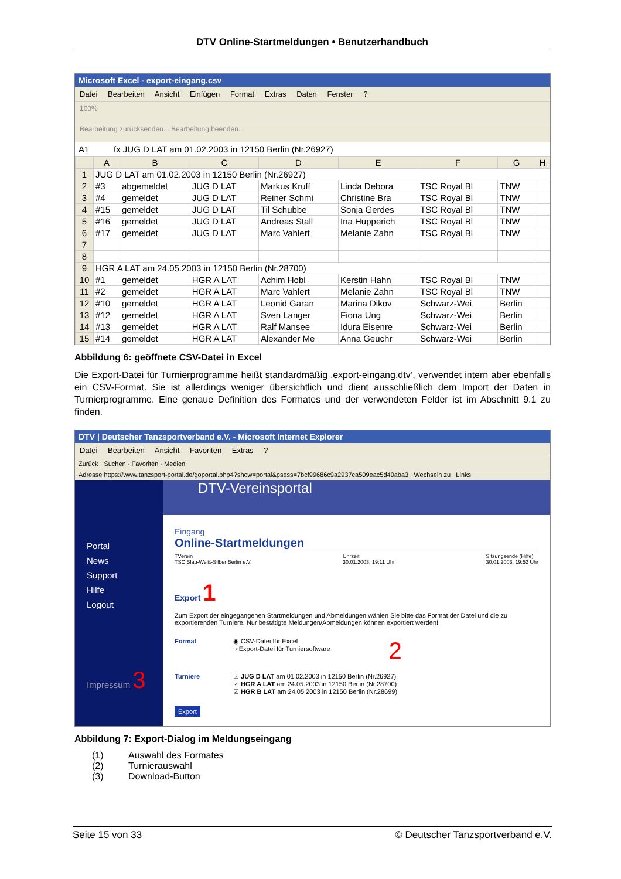DTV Online-Startmeldungen • Benutzerhandbuch
Microsoft Excel - export-eingang.csv
Datei Bearbeiten Ansicht Einfügen Format Extras Daten Fenster ?
100%
Bearbeitung zurücksenden... Bearbeitung beenden...
A1 fx JUG D LAT am 01.02.2003 in 12150 Berlin (Nr.26927)
| | A | B | C | D | E | F | G | H |
| --- | --- | --- | --- | --- | --- | --- | --- | --- |
| 1 | JUG D LAT am 01.02.2003 in 12150 Berlin (Nr.26927) | | | | | | | |
| 2 | #3 | abgemeldet | JUG D LAT | Markus Kruff | Linda Debora | TSC Royal Bl | TNW | |
| 3 | #4 | gemeldet | JUG D LAT | Reiner Schmi | Christine Bra | TSC Royal Bl | TNW | |
| 4 | #15 | gemeldet | JUG D LAT | Til Schubbe | Sonja Gerdes | TSC Royal Bl | TNW | |
| 5 | #16 | gemeldet | JUG D LAT | Andreas Stall | Ina Hupperich | TSC Royal Bl | TNW | |
| 6 | #17 | gemeldet | JUG D LAT | Marc Vahlert | Melanie Zahn | TSC Royal Bl | TNW | |
| 7 | | | | | | | | |
| 8 | | | | | | | | |
| 9 | HGR A LAT am 24.05.2003 in 12150 Berlin (Nr.28700) | | | | | | | |
| 10 | #1 | gemeldet | HGR A LAT | Achim Hobl | Kerstin Hahn | TSC Royal Bl | TNW | |
| 11 | #2 | gemeldet | HGR A LAT | Marc Vahlert | Melanie Zahn | TSC Royal Bl | TNW | |
| 12 | #10 | gemeldet | HGR A LAT | Leonid Garan | Marina Dikov | Schwarz-Wei | Berlin | |
| 13 | #12 | gemeldet | HGR A LAT | Sven Langer | Fiona Ung | Schwarz-Wei | Berlin | |
| 14 | #13 | gemeldet | HGR A LAT | Ralf Mansee | Idura Eisenre | Schwarz-Wei | Berlin | |
| 15 | #14 | gemeldet | HGR A LAT | Alexander Me | Anna Geuchr | Schwarz-Wei | Berlin | |
Abbildung 6: geöffnete CSV-Datei in Excel
Die Export-Datei für Turnierprogramme heißt standardmäßig ‚export-eingang.dtv’, verwendet intern aber ebenfalls ein CSV-Format. Sie ist allerdings weniger übersichtlich und dient ausschließlich dem Import der Daten in Turnierprogramme. Eine genaue Definition des Formates und der verwendeten Felder ist im Abschnitt 9.1 zu finden.
DTV | Deutscher Tanzsportverband e.V. - Microsoft Internet Explorer
Datei Bearbeiten Ansicht Favoriten Extras ?
Zurück · Suchen · Favoriten · Medien
Adresse https://www.tanzsport-portal.de/goportal.php4?show=portal&psess=7bcf99686c9a2937ca509eac5d40aba3 Wechseln zu Links
Portal
News
Support
Hilfe
Logout
Impressum 3
DTV-Vereinsportal
Eingang
Online-Startmeldungen
TVerein
TSC Blau-Weiß-Silber Berlin e.V. Uhrzeit
30.01.2003, 19:11 Uhr Sitzungsende (Hilfe)
30.01.2003, 19:52 Uhr
Export 1
Zum Export der eingegangenen Startmeldungen und Abmeldungen wählen Sie bitte das Format der Datei und die zu exportierenden Turniere. Nur bestätigte Meldungen/Abmeldungen können exportiert werden!
Format ◉ CSV-Datei für Excel
○ Export-Datei für Turniersoftware
2
Turniere ☑ JUG D LAT am 01.02.2003 in 12150 Berlin (Nr.26927)
☑ HGR A LAT am 24.05.2003 in 12150 Berlin (Nr.28700)
☑ HGR B LAT am 24.05.2003 in 12150 Berlin (Nr.28699)
Export
Abbildung 7: Export-Dialog im Meldungseingang
(1) Auswahl des Formates
(2) Turnierauswahl
(3) Download-Button
Seite 15 von 33 © Deutscher Tanzsportverband e.V.